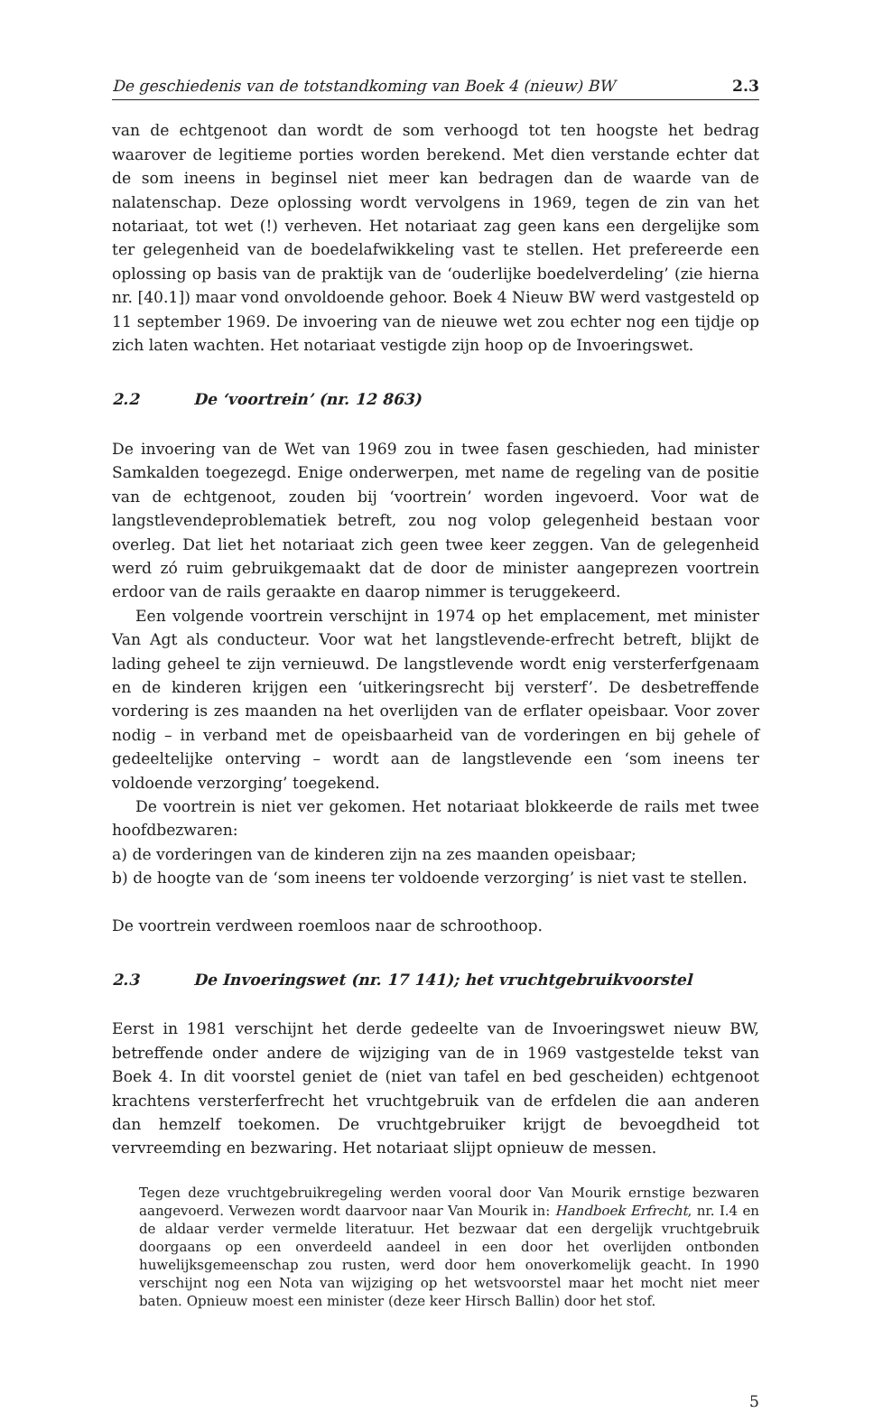De geschiedenis van de totstandkoming van Boek 4 (nieuw) BW 2.3
van de echtgenoot dan wordt de som verhoogd tot ten hoogste het bedrag waarover de legitieme porties worden berekend. Met dien verstande echter dat de som ineens in beginsel niet meer kan bedragen dan de waarde van de nalatenschap. Deze oplossing wordt vervolgens in 1969, tegen de zin van het notariaat, tot wet (!) verheven. Het notariaat zag geen kans een dergelijke som ter gelegenheid van de boedelafwikkeling vast te stellen. Het prefereerde een oplossing op basis van de praktijk van de ‘ouderlijke boedelverdeling’ (zie hierna nr. [40.1]) maar vond onvoldoende gehoor. Boek 4 Nieuw BW werd vastgesteld op 11 september 1969. De invoering van de nieuwe wet zou echter nog een tijdje op zich laten wachten. Het notariaat vestigde zijn hoop op de Invoeringswet.
2.2 De ‘voortrein’ (nr. 12 863)
De invoering van de Wet van 1969 zou in twee fasen geschieden, had minister Samkalden toegezegd. Enige onderwerpen, met name de regeling van de positie van de echtgenoot, zouden bij ‘voortrein’ worden ingevoerd. Voor wat de langstlevendeproblematiek betreft, zou nog volop gelegenheid bestaan voor overleg. Dat liet het notariaat zich geen twee keer zeggen. Van de gelegenheid werd zó ruim gebruikgemaakt dat de door de minister aangeprezen voortrein erdoor van de rails geraakte en daarop nimmer is teruggekeerd.
Een volgende voortrein verschijnt in 1974 op het emplacement, met minister Van Agt als conducteur. Voor wat het langstlevende-erfrecht betreft, blijkt de lading geheel te zijn vernieuwd. De langstlevende wordt enig versterferfgenaam en de kinderen krijgen een ‘uitkeringsrecht bij versterf’. De desbetreffende vordering is zes maanden na het overlijden van de erflater opeisbaar. Voor zover nodig – in verband met de opeisbaarheid van de vorderingen en bij gehele of gedeeltelijke onterving – wordt aan de langstlevende een ‘som ineens ter voldoende verzorging’ toegekend.
De voortrein is niet ver gekomen. Het notariaat blokkeerde de rails met twee hoofdbezwaren:
a) de vorderingen van de kinderen zijn na zes maanden opeisbaar;
b) de hoogte van de ‘som ineens ter voldoende verzorging’ is niet vast te stellen.
De voortrein verdween roemloos naar de schroothoop.
2.3 De Invoeringswet (nr. 17 141); het vruchtgebruikvoorstel
Eerst in 1981 verschijnt het derde gedeelte van de Invoeringswet nieuw BW, betreffende onder andere de wijziging van de in 1969 vastgestelde tekst van Boek 4. In dit voorstel geniet de (niet van tafel en bed gescheiden) echtgenoot krachtens versterferfrecht het vruchtgebruik van de erfdelen die aan anderen dan hemzelf toekomen. De vruchtgebruiker krijgt de bevoegdheid tot vervreemding en bezwaring. Het notariaat slijpt opnieuw de messen.
Tegen deze vruchtgebruikregeling werden vooral door Van Mourik ernstige bezwaren aangevoerd. Verwezen wordt daarvoor naar Van Mourik in: Handboek Erfrecht, nr. I.4 en de aldaar verder vermelde literatuur. Het bezwaar dat een dergelijk vruchtgebruik doorgaans op een onverdeeld aandeel in een door het overlijden ontbonden huwelijksgemeenschap zou rusten, werd door hem onoverkomelijk geacht. In 1990 verschijnt nog een Nota van wijziging op het wetsvoorstel maar het mocht niet meer baten. Opnieuw moest een minister (deze keer Hirsch Ballin) door het stof.
5